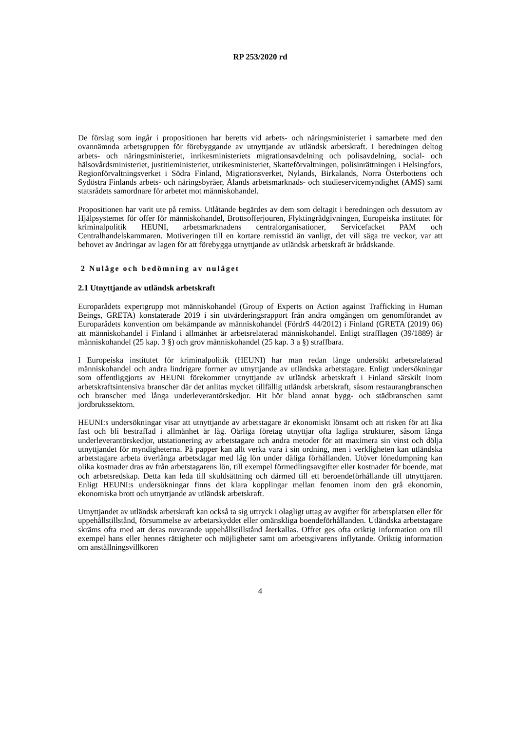RP 253/2020 rd
De förslag som ingår i propositionen har beretts vid arbets- och näringsministeriet i samarbete med den ovannämnda arbetsgruppen för förebyggande av utnyttjande av utländsk arbetskraft. I beredningen deltog arbets- och näringsministeriet, inrikesministeriets migrationsavdelning och polisavdelning, social- och hälsovårdsministeriet, justitieministeriet, utrikesministeriet, Skatteförvaltningen, polisinrättningen i Helsingfors, Regionförvaltningsverket i Södra Finland, Migrationsverket, Nylands, Birkalands, Norra Österbottens och Sydöstra Finlands arbets- och näringsbyråer, Ålands arbetsmarknads- och studieservicemyndighet (AMS) samt statsrådets samordnare för arbetet mot människohandel.
Propositionen har varit ute på remiss. Utlåtande begärdes av dem som deltagit i beredningen och dessutom av Hjälpsystemet för offer för människohandel, Brottsofferjouren, Flyktingrådgivningen, Europeiska institutet för kriminalpolitik HEUNI, arbetsmarknadens centralorganisationer, Servicefacket PAM och Centralhandelskammaren. Motiveringen till en kortare remisstid än vanligt, det vill säga tre veckor, var att behovet av ändringar av lagen för att förebygga utnyttjande av utländsk arbetskraft är brådskande.
2 Nuläge och bedömning av nuläget
2.1 Utnyttjande av utländsk arbetskraft
Europarådets expertgrupp mot människohandel (Group of Experts on Action against Trafficking in Human Beings, GRETA) konstaterade 2019 i sin utvärderingsrapport från andra omgången om genomförandet av Europarådets konvention om bekämpande av människohandel (FördrS 44/2012) i Finland (GRETA (2019) 06) att människohandel i Finland i allmänhet är arbetsrelaterad människohandel. Enligt strafflagen (39/1889) är människohandel (25 kap. 3 §) och grov människohandel (25 kap. 3 a §) straffbara.
I Europeiska institutet för kriminalpolitik (HEUNI) har man redan länge undersökt arbetsrelaterad människohandel och andra lindrigare former av utnyttjande av utländska arbetstagare. Enligt undersökningar som offentliggjorts av HEUNI förekommer utnyttjande av utländsk arbetskraft i Finland särskilt inom arbetskraftsintensiva branscher där det anlitas mycket tillfällig utländsk arbetskraft, såsom restaurangbranschen och branscher med långa underleverantörskedjor. Hit hör bland annat bygg- och städbranschen samt jordbrukssektorn.
HEUNI:s undersökningar visar att utnyttjande av arbetstagare är ekonomiskt lönsamt och att risken för att åka fast och bli bestraffad i allmänhet är låg. Oärliga företag utnyttjar ofta lagliga strukturer, såsom långa underleverantörskedjor, utstationering av arbetstagare och andra metoder för att maximera sin vinst och dölja utnyttjandet för myndigheterna. På papper kan allt verka vara i sin ordning, men i verkligheten kan utländska arbetstagare arbeta överlånga arbetsdagar med låg lön under dåliga förhållanden. Utöver lönedumpning kan olika kostnader dras av från arbetstagarens lön, till exempel förmedlingsavgifter eller kostnader för boende, mat och arbetsredskap. Detta kan leda till skuldsättning och därmed till ett beroendeförhållande till utnyttjaren. Enligt HEUNI:s undersökningar finns det klara kopplingar mellan fenomen inom den grå ekonomin, ekonomiska brott och utnyttjande av utländsk arbetskraft.
Utnyttjandet av utländsk arbetskraft kan också ta sig uttryck i olagligt uttag av avgifter för arbetsplatsen eller för uppehållstillstånd, försummelse av arbetarskyddet eller omänskliga boendeförhållanden. Utländska arbetstagare skräms ofta med att deras nuvarande uppehållstillstånd återkallas. Offret ges ofta oriktig information om till exempel hans eller hennes rättigheter och möjligheter samt om arbetsgivarens inflytande. Oriktig information om anställningsvillkoren
4